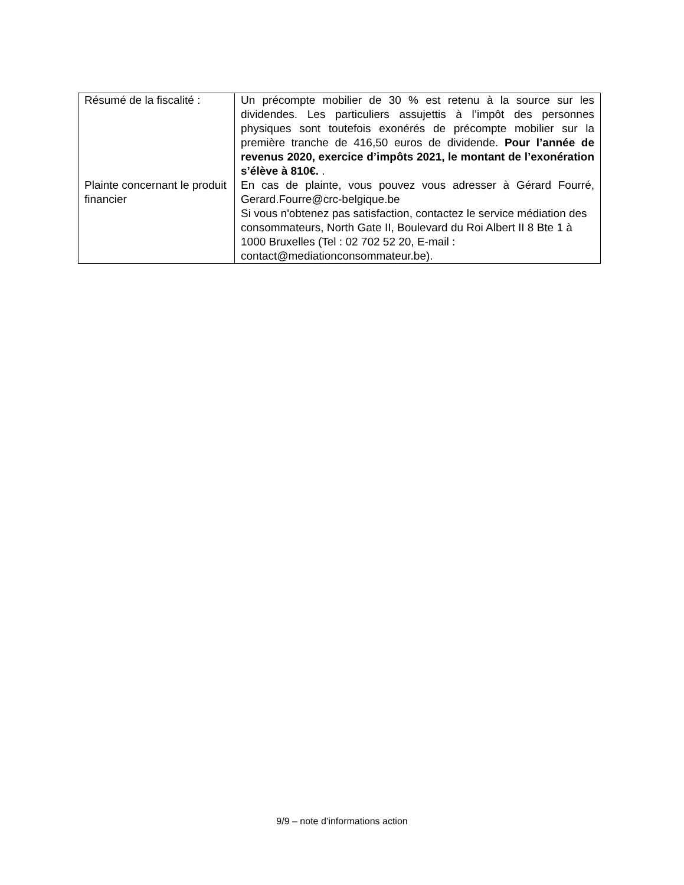| Résumé de la fiscalité : | Un précompte mobilier de 30 % est retenu à la source sur les dividendes. Les particuliers assujettis à l’impôt des personnes physiques sont toutefois exonérés de précompte mobilier sur la première tranche de 416,50 euros de dividende. Pour l’année de revenus 2020, exercice d’impôts 2021, le montant de l’exonération s’élève à 810€. . |
| Plainte concernant le produit financier | En cas de plainte, vous pouvez vous adresser à Gérard Fourré, Gerard.Fourre@crc-belgique.be Si vous n'obtenez pas satisfaction, contactez le service médiation des consommateurs, North Gate II, Boulevard du Roi Albert II 8 Bte 1 à 1000 Bruxelles (Tel : 02 702 52 20, E-mail : contact@mediationconsommateur.be). |
9/9 – note d’informations action